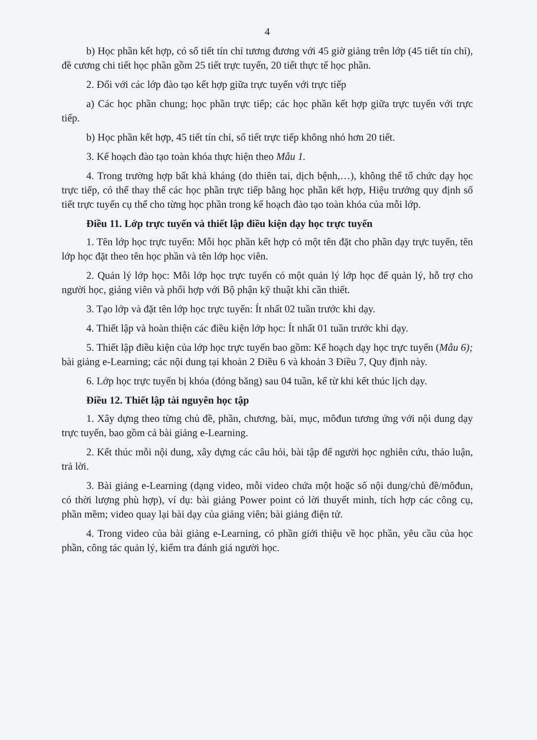4
b) Học phần kết hợp, có số tiết tín chỉ tương đương với 45 giờ giảng trên lớp (45 tiết tín chỉ), đề cương chi tiết học phần gồm 25 tiết trực tuyến, 20 tiết thực tế học phần.
2. Đối với các lớp đào tạo kết hợp giữa trực tuyến với trực tiếp
a) Các học phần chung; học phần trực tiếp; các học phần kết hợp giữa trực tuyến với trực tiếp.
b) Học phần kết hợp, 45 tiết tín chỉ, số tiết trực tiếp không nhỏ hơn 20 tiết.
3. Kế hoạch đào tạo toàn khóa thực hiện theo Mẫu 1.
4. Trong trường hợp bất khả kháng (do thiên tai, dịch bệnh,…), không thể tổ chức dạy học trực tiếp, có thể thay thế các học phần trực tiếp bằng học phần kết hợp, Hiệu trưởng quy định số tiết trực tuyến cụ thể cho từng học phần trong kế hoạch đào tạo toàn khóa của mỗi lớp.
Điều 11. Lớp trực tuyến và thiết lập điều kiện dạy học trực tuyến
1. Tên lớp học trực tuyến: Mỗi học phần kết hợp có một tên đặt cho phần dạy trực tuyến, tên lớp học đặt theo tên học phần và tên lớp học viên.
2. Quản lý lớp học: Mỗi lớp học trực tuyến có một quản lý lớp học để quản lý, hỗ trợ cho người học, giảng viên và phối hợp với Bộ phận kỹ thuật khi cần thiết.
3. Tạo lớp và đặt tên lớp học trực tuyến: Ít nhất 02 tuần trước khi dạy.
4. Thiết lập và hoàn thiện các điều kiện lớp học: Ít nhất 01 tuần trước khi dạy.
5. Thiết lập điều kiện của lớp học trực tuyến bao gồm: Kế hoạch dạy học trực tuyến (Mẫu 6); bài giảng e-Learning; các nội dung tại khoản 2 Điều 6 và khoản 3 Điều 7, Quy định này.
6. Lớp học trực tuyến bị khóa (đóng băng) sau 04 tuần, kể từ khi kết thúc lịch dạy.
Điều 12. Thiết lập tài nguyên học tập
1. Xây dựng theo từng chủ đề, phần, chương, bài, mục, môđun tương ứng với nội dung dạy trực tuyến, bao gồm cả bài giảng e-Learning.
2. Kết thúc mỗi nội dung, xây dựng các câu hỏi, bài tập để người học nghiên cứu, thảo luận, trả lời.
3. Bài giảng e-Learning (dạng video, mỗi video chứa một hoặc số nội dung/chủ đề/môđun, có thời lượng phù hợp), ví dụ: bài giảng Power point có lời thuyết minh, tích hợp các công cụ, phần mềm; video quay lại bài dạy của giảng viên; bài giảng điện tử.
4. Trong video của bài giảng e-Learning, có phần giới thiệu về học phần, yêu cầu của học phần, công tác quản lý, kiểm tra đánh giá người học.